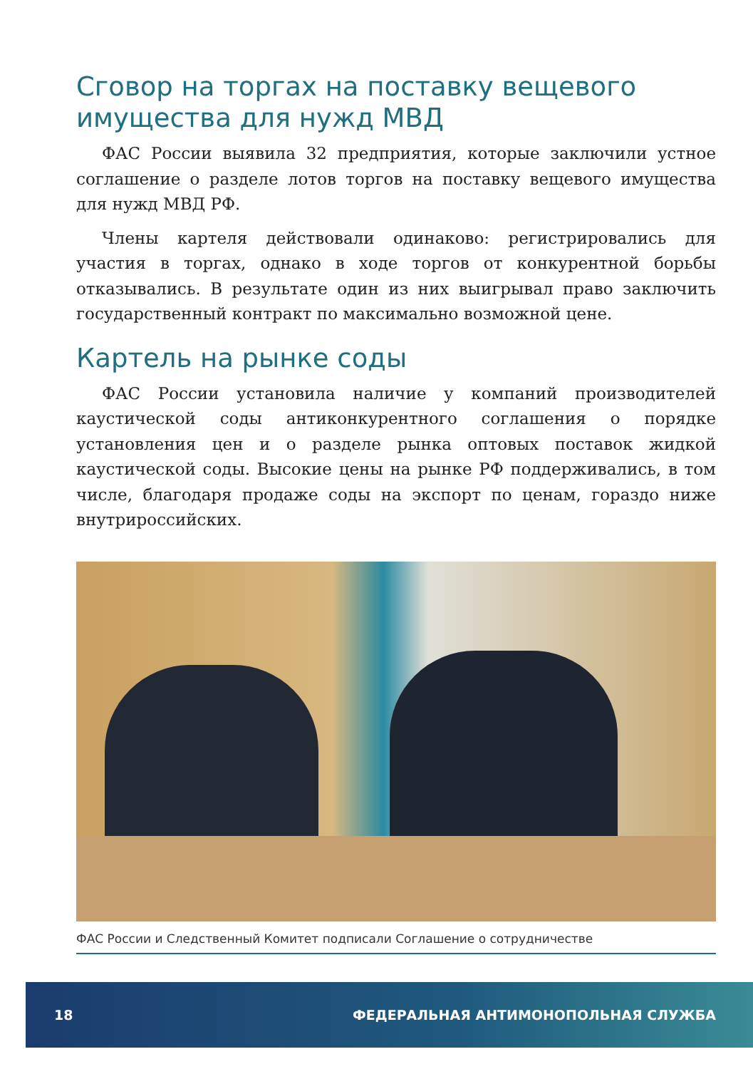Сговор на торгах на поставку вещевого имущества для нужд МВД
ФАС России выявила 32 предприятия, которые заключили устное соглашение о разделе лотов торгов на поставку вещевого имущества для нужд МВД РФ.
Члены картеля действовали одинаково: регистрировались для участия в торгах, однако в ходе торгов от конкурентной борьбы отказывались. В результате один из них выигрывал право заключить государственный контракт по максимально возможной цене.
Картель на рынке соды
ФАС России установила наличие у компаний производителей каустической соды антиконкурентного соглашения о порядке установления цен и о разделе рынка оптовых поставок жидкой каустической соды. Высокие цены на рынке РФ поддерживались, в том числе, благодаря продаже соды на экспорт по ценам, гораздо ниже внутрироссийских.
ФАС России и Следственный Комитет подписали Соглашение о сотрудничестве
18 ФЕДЕРАЛЬНАЯ АНТИМОНОПОЛЬНАЯ СЛУЖБА